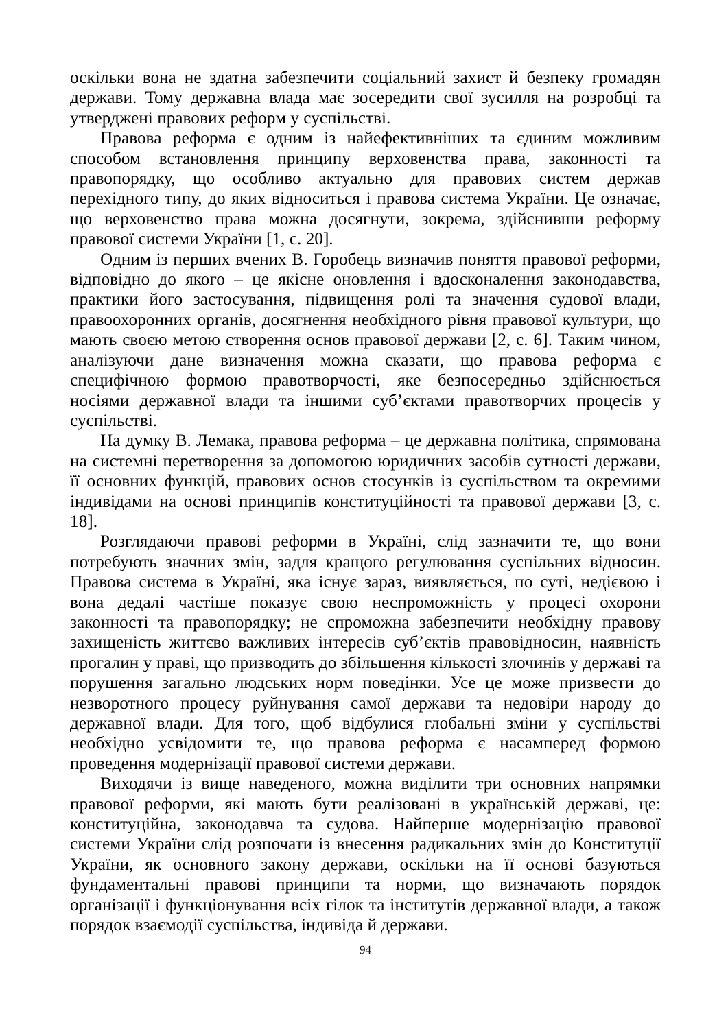оскільки вона не здатна забезпечити соціальний захист й безпеку громадян держави. Тому державна влада має зосередити свої зусилля на розробці та утверджені правових реформ у суспільстві.
Правова реформа є одним із найефективніших та єдиним можливим способом встановлення принципу верховенства права, законності та правопорядку, що особливо актуально для правових систем держав перехідного типу, до яких відноситься і правова система України. Це означає, що верховенство права можна досягнути, зокрема, здійснивши реформу правової системи України [1, с. 20].
Одним із перших вчених В. Горобець визначив поняття правової реформи, відповідно до якого – це якісне оновлення і вдосконалення законодавства, практики його застосування, підвищення ролі та значення судової влади, правоохоронних органів, досягнення необхідного рівня правової культури, що мають своєю метою створення основ правової держави [2, с. 6]. Таким чином, аналізуючи дане визначення можна сказати, що правова реформа є специфічною формою правотворчості, яке безпосередньо здійснюється носіями державної влади та іншими суб’єктами правотворчих процесів у суспільстві.
На думку В. Лемака, правова реформа – це державна політика, спрямована на системні перетворення за допомогою юридичних засобів сутності держави, її основних функцій, правових основ стосунків із суспільством та окремими індивідами на основі принципів конституційності та правової держави [3, с. 18].
Розглядаючи правові реформи в Україні, слід зазначити те, що вони потребують значних змін, задля кращого регулювання суспільних відносин. Правова система в Україні, яка існує зараз, виявляється, по суті, недієвою і вона дедалі частіше показує свою неспроможність у процесі охорони законності та правопорядку; не спроможна забезпечити необхідну правову захищеність життєво важливих інтересів суб’єктів правовідносин, наявність прогалин у праві, що призводить до збільшення кількості злочинів у державі та порушення загально людських норм поведінки. Усе це може призвести до незворотного процесу руйнування самої держави та недовіри народу до державної влади. Для того, щоб відбулися глобальні зміни у суспільстві необхідно усвідомити те, що правова реформа є насамперед формою проведення модернізації правової системи держави.
Виходячи із вище наведеного, можна виділити три основних напрямки правової реформи, які мають бути реалізовані в українській державі, це: конституційна, законодавча та судова. Найперше модернізацію правової системи України слід розпочати із внесення радикальних змін до Конституції України, як основного закону держави, оскільки на її основі базуються фундаментальні правові принципи та норми, що визначають порядок організації і функціонування всіх гілок та інститутів державної влади, а також порядок взаємодії суспільства, індивіда й держави.
94